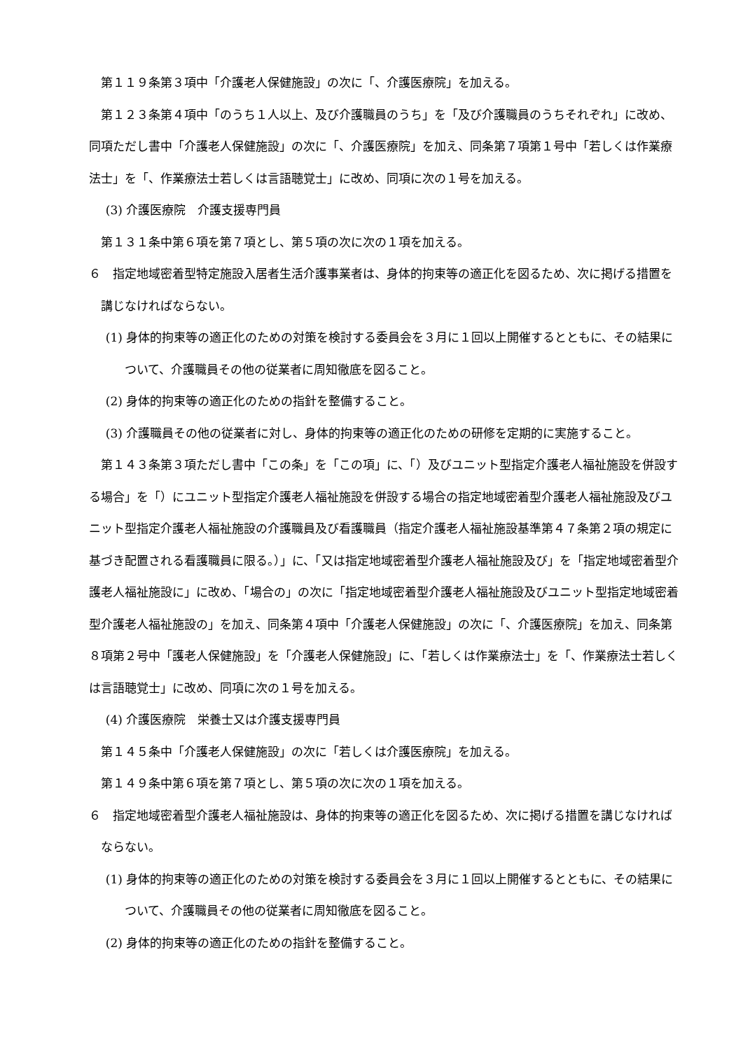第１１９条第３項中「介護老人保健施設」の次に「、介護医療院」を加える。
第１２３条第４項中「のうち１人以上、及び介護職員のうち」を「及び介護職員のうちそれぞれ」に改め、同項ただし書中「介護老人保健施設」の次に「、介護医療院」を加え、同条第７項第１号中「若しくは作業療法士」を「、作業療法士若しくは言語聴覚士」に改め、同項に次の１号を加える。
(3) 介護医療院　介護支援専門員
第１３１条中第６項を第７項とし、第５項の次に次の１項を加える。
６　指定地域密着型特定施設入居者生活介護事業者は、身体的拘束等の適正化を図るため、次に掲げる措置を講じなければならない。
(1) 身体的拘束等の適正化のための対策を検討する委員会を３月に１回以上開催するとともに、その結果について、介護職員その他の従業者に周知徹底を図ること。
(2) 身体的拘束等の適正化のための指針を整備すること。
(3) 介護職員その他の従業者に対し、身体的拘束等の適正化のための研修を定期的に実施すること。
第１４３条第３項ただし書中「この条」を「この項」に、「）及びユニット型指定介護老人福祉施設を併設する場合」を「）にユニット型指定介護老人福祉施設を併設する場合の指定地域密着型介護老人福祉施設及びユニット型指定介護老人福祉施設の介護職員及び看護職員（指定介護老人福祉施設基準第４７条第２項の規定に基づき配置される看護職員に限る。）」に、「又は指定地域密着型介護老人福祉施設及び」を「指定地域密着型介護老人福祉施設に」に改め、「場合の」の次に「指定地域密着型介護老人福祉施設及びユニット型指定地域密着型介護老人福祉施設の」を加え、同条第４項中「介護老人保健施設」の次に「、介護医療院」を加え、同条第８項第２号中「護老人保健施設」を「介護老人保健施設」に、「若しくは作業療法士」を「、作業療法士若しくは言語聴覚士」に改め、同項に次の１号を加える。
(4) 介護医療院　栄養士又は介護支援専門員
第１４５条中「介護老人保健施設」の次に「若しくは介護医療院」を加える。
第１４９条中第６項を第７項とし、第５項の次に次の１項を加える。
６　指定地域密着型介護老人福祉施設は、身体的拘束等の適正化を図るため、次に掲げる措置を講じなければならない。
(1) 身体的拘束等の適正化のための対策を検討する委員会を３月に１回以上開催するとともに、その結果について、介護職員その他の従業者に周知徹底を図ること。
(2) 身体的拘束等の適正化のための指針を整備すること。